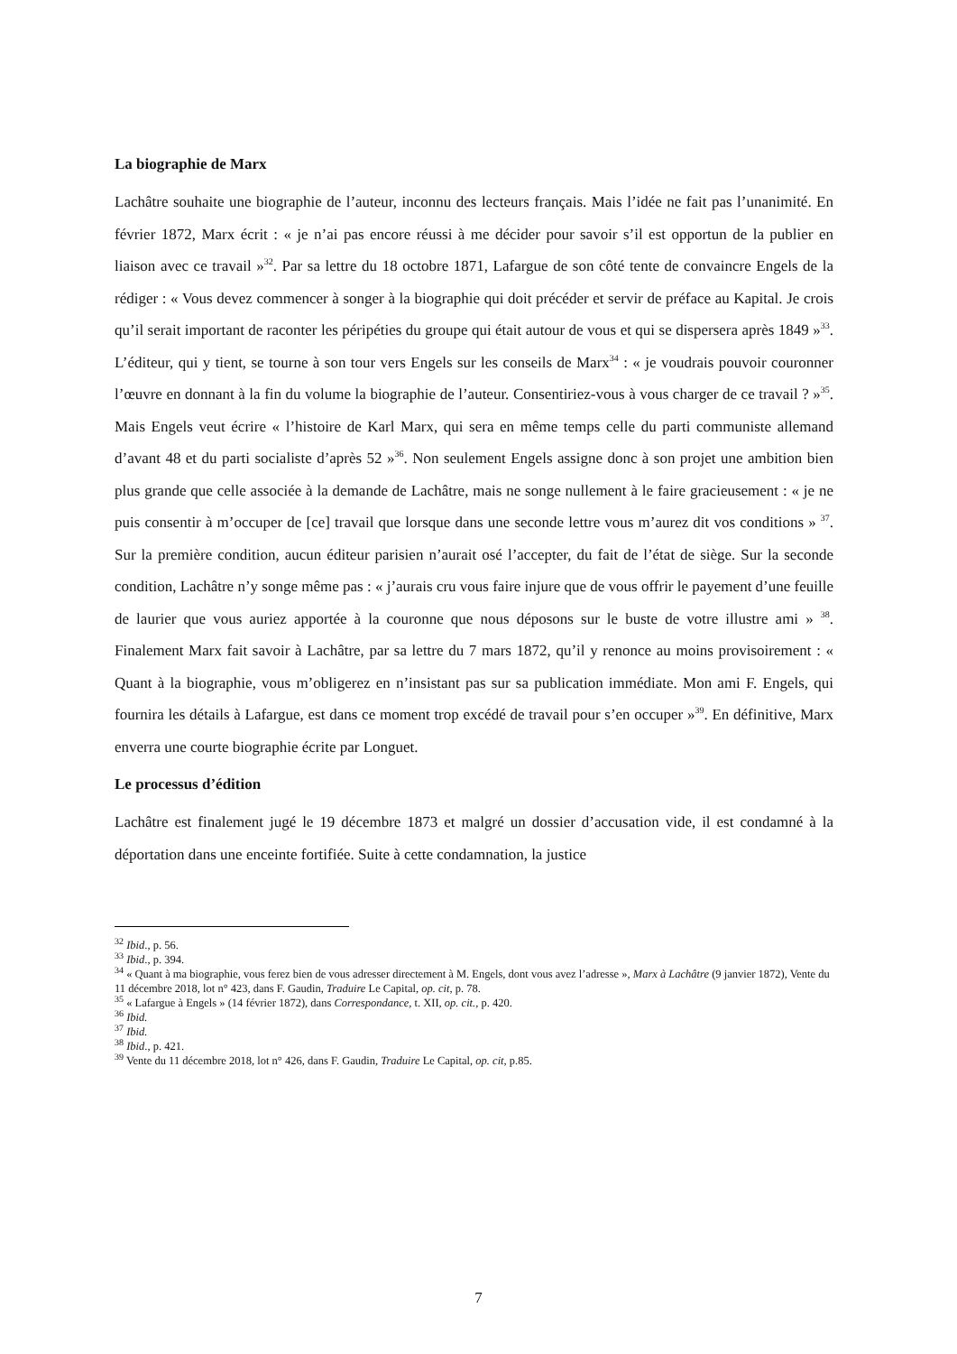La biographie de Marx
Lachâtre souhaite une biographie de l’auteur, inconnu des lecteurs français. Mais l’idée ne fait pas l’unanimité. En février 1872, Marx écrit : « je n’ai pas encore réussi à me décider pour savoir s’il est opportun de la publier en liaison avec ce travail »<sup>32</sup>. Par sa lettre du 18 octobre 1871, Lafargue de son côté tente de convaincre Engels de la rédiger : « Vous devez commencer à songer à la biographie qui doit précéder et servir de préface au Kapital. Je crois qu’il serait important de raconter les péripéties du groupe qui était autour de vous et qui se dispersera après 1849 »<sup>33</sup>. L’éditeur, qui y tient, se tourne à son tour vers Engels sur les conseils de Marx<sup>34</sup> : « je voudrais pouvoir couronner l’œuvre en donnant à la fin du volume la biographie de l’auteur. Consentiriez-vous à vous charger de ce travail ? »<sup>35</sup>. Mais Engels veut écrire « l’histoire de Karl Marx, qui sera en même temps celle du parti communiste allemand d’avant 48 et du parti socialiste d’après 52 »<sup>36</sup>. Non seulement Engels assigne donc à son projet une ambition bien plus grande que celle associée à la demande de Lachâtre, mais ne songe nullement à le faire gracieusement : « je ne puis consentir à m’occuper de [ce] travail que lorsque dans une seconde lettre vous m’aurez dit vos conditions » <sup>37</sup>. Sur la première condition, aucun éditeur parisien n’aurait osé l’accepter, du fait de l’état de siège. Sur la seconde condition, Lachâtre n’y songe même pas : « j’aurais cru vous faire injure que de vous offrir le payement d’une feuille de laurier que vous auriez apportée à la couronne que nous déposons sur le buste de votre illustre ami » <sup>38</sup>. Finalement Marx fait savoir à Lachâtre, par sa lettre du 7 mars 1872, qu’il y renonce au moins provisoirement : « Quant à la biographie, vous m’obligerez en n’insistant pas sur sa publication immédiate. Mon ami F. Engels, qui fournira les détails à Lafargue, est dans ce moment trop excédé de travail pour s’en occuper »<sup>39</sup>. En définitive, Marx enverra une courte biographie écrite par Longuet.
Le processus d’édition
Lachâtre est finalement jugé le 19 décembre 1873 et malgré un dossier d’accusation vide, il est condamné à la déportation dans une enceinte fortifiée. Suite à cette condamnation, la justice
<sup>32</sup> Ibid., p. 56.
<sup>33</sup> Ibid., p. 394.
<sup>34</sup> « Quant à ma biographie, vous ferez bien de vous adresser directement à M. Engels, dont vous avez l’adresse », Marx à Lachâtre (9 janvier 1872), Vente du 11 décembre 2018, lot n° 423, dans F. Gaudin, Traduire Le Capital, op. cit, p. 78.
<sup>35</sup> « Lafargue à Engels » (14 février 1872), dans Correspondance, t. XII, op. cit., p. 420.
<sup>36</sup> Ibid.
<sup>37</sup> Ibid.
<sup>38</sup> Ibid., p. 421.
<sup>39</sup> Vente du 11 décembre 2018, lot n° 426, dans F. Gaudin, Traduire Le Capital, op. cit, p.85.
7